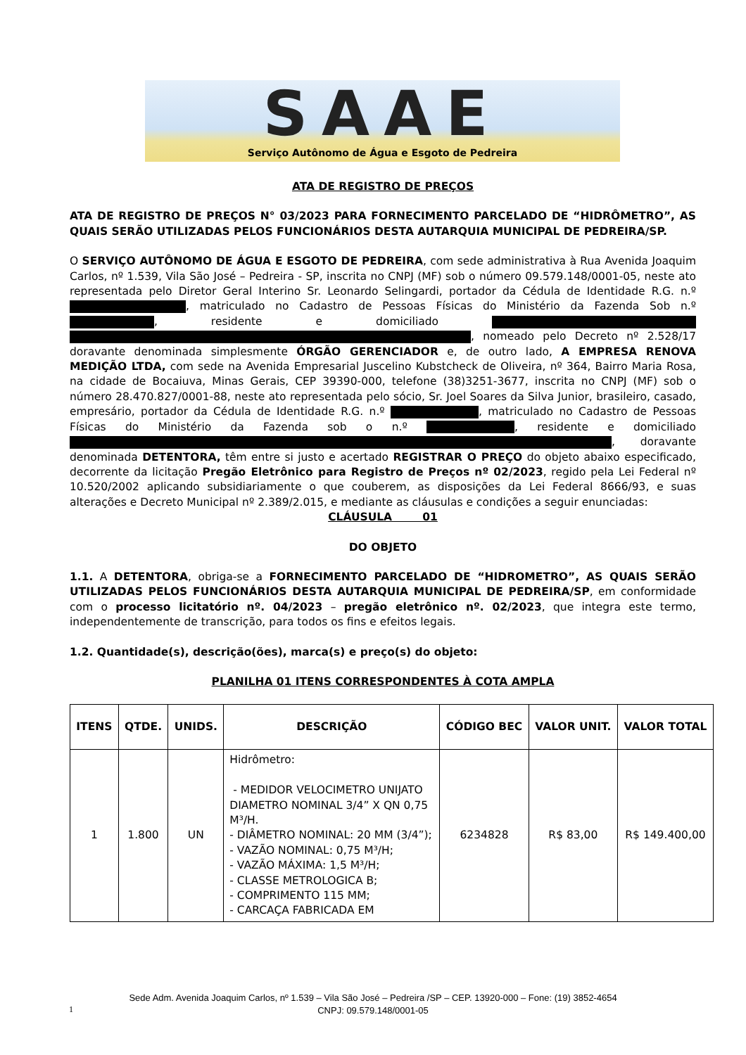SAAE
Serviço Autônomo de Água e Esgoto de Pedreira
ATA DE REGISTRO DE PREÇOS
ATA DE REGISTRO DE PREÇOS N° 03/2023 PARA FORNECIMENTO PARCELADO DE “HIDRÔMETRO”, AS QUAIS SERÃO UTILIZADAS PELOS FUNCIONÁRIOS DESTA AUTARQUIA MUNICIPAL DE PEDREIRA/SP.
O SERVIÇO AUTÔNOMO DE ÁGUA E ESGOTO DE PEDREIRA, com sede administrativa à Rua Avenida Joaquim Carlos, nº 1.539, Vila São José – Pedreira - SP, inscrita no CNPJ (MF) sob o número 09.579.148/0001-05, neste ato representada pelo Diretor Geral Interino Sr. Leonardo Selingardi, portador da Cédula de Identidade R.G. n.º , matriculado no Cadastro de Pessoas Físicas do Ministério da Fazenda Sob n.º , residente e domiciliado , nomeado pelo Decreto nº 2.528/17 doravante denominada simplesmente ÓRGÃO GERENCIADOR e, de outro lado, A EMPRESA RENOVA MEDIÇÃO LTDA, com sede na Avenida Empresarial Juscelino Kubstcheck de Oliveira, nº 364, Bairro Maria Rosa, na cidade de Bocaiuva, Minas Gerais, CEP 39390-000, telefone (38)3251-3677, inscrita no CNPJ (MF) sob o número 28.470.827/0001-88, neste ato representada pelo sócio, Sr. Joel Soares da Silva Junior, brasileiro, casado, empresário, portador da Cédula de Identidade R.G. n.º , matriculado no Cadastro de Pessoas Físicas do Ministério da Fazenda sob o n.º , residente e domiciliado , doravante denominada DETENTORA, têm entre si justo e acertado REGISTRAR O PREÇO do objeto abaixo especificado, decorrente da licitação Pregão Eletrônico para Registro de Preços nº 02/2023, regido pela Lei Federal nº 10.520/2002 aplicando subsidiariamente o que couberem, as disposições da Lei Federal 8666/93, e suas alterações e Decreto Municipal nº 2.389/2.015, e mediante as cláusulas e condições a seguir enunciadas:
CLÁUSULA 01
DO OBJETO
1.1. A DETENTORA, obriga-se a FORNECIMENTO PARCELADO DE “HIDROMETRO”, AS QUAIS SERÃO UTILIZADAS PELOS FUNCIONÁRIOS DESTA AUTARQUIA MUNICIPAL DE PEDREIRA/SP, em conformidade com o processo licitatório nº. 04/2023 – pregão eletrônico nº. 02/2023, que integra este termo, independentemente de transcrição, para todos os fins e efeitos legais.
1.2. Quantidade(s), descrição(ões), marca(s) e preço(s) do objeto:
PLANILHA 01 ITENS CORRESPONDENTES À COTA AMPLA
| ITENS | QTDE. | UNIDS. | DESCRIÇÃO | CÓDIGO BEC | VALOR UNIT. | VALOR TOTAL |
| --- | --- | --- | --- | --- | --- | --- |
| 1 | 1.800 | UN | Hidrômetro: - MEDIDOR VELOCIMETRO UNIJATO DIAMETRO NOMINAL 3/4” X QN 0,75 M³/H. - DIÂMETRO NOMINAL: 20 MM (3/4”); - VAZÃO NOMINAL: 0,75 M³/H; - VAZÃO MÁXIMA: 1,5 M³/H; - CLASSE METROLOGICA B; - COMPRIMENTO 115 MM; - CARCAÇA FABRICADA EM | 6234828 | R$ 83,00 | R$ 149.400,00 |
Sede Adm. Avenida Joaquim Carlos, nº 1.539 – Vila São José – Pedreira /SP – CEP. 13920-000 – Fone: (19) 3852-4654
CNPJ: 09.579.148/0001-05
1